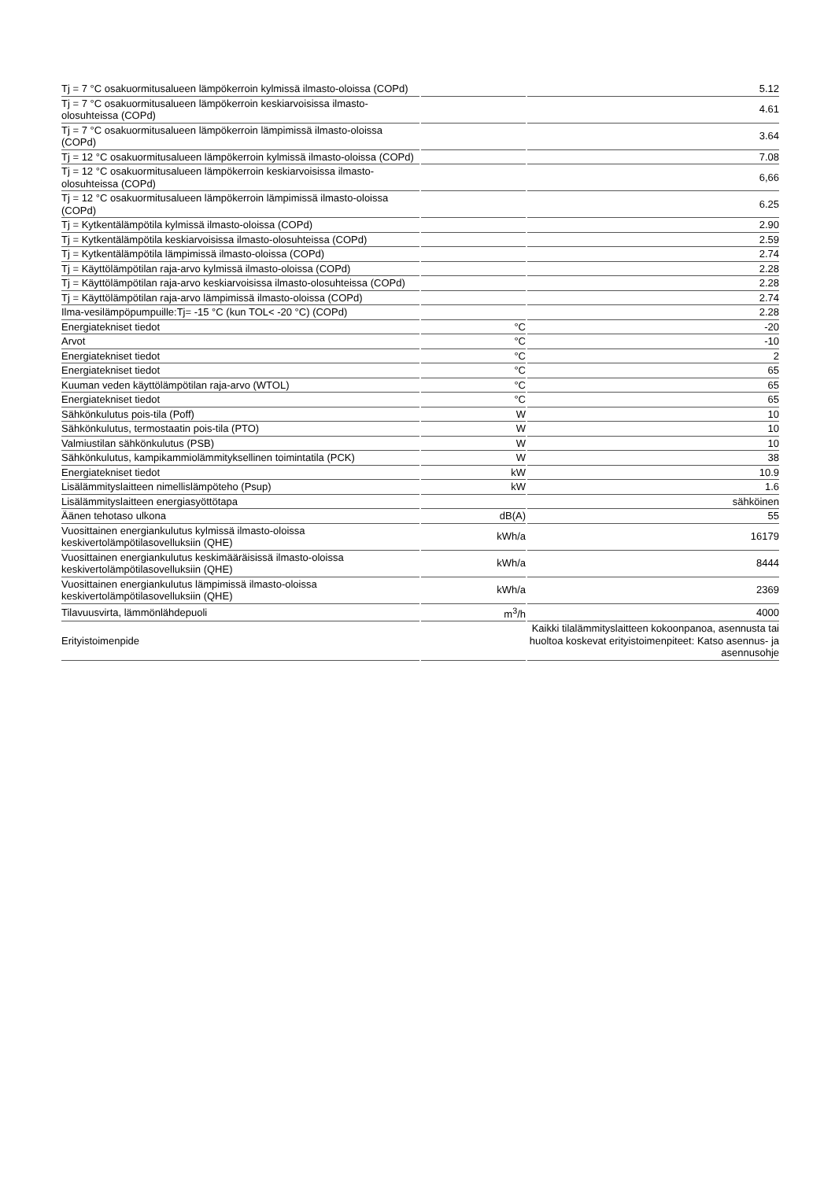| Tj = 7 °C osakuormitusalueen lämpökerroin kylmissä ilmasto-oloissa (COPd) | | 5.12 |
| Tj = 7 °C osakuormitusalueen lämpökerroin keskiarvoisissa ilmasto-olosuhteissa (COPd) | | 4.61 |
| Tj = 7 °C osakuormitusalueen lämpökerroin lämpimissä ilmasto-oloissa (COPd) | | 3.64 |
| Tj = 12 °C osakuormitusalueen lämpökerroin kylmissä ilmasto-oloissa (COPd) | | 7.08 |
| Tj = 12 °C osakuormitusalueen lämpökerroin keskiarvoisissa ilmasto-olosuhteissa (COPd) | | 6,66 |
| Tj = 12 °C osakuormitusalueen lämpökerroin lämpimissä ilmasto-oloissa (COPd) | | 6.25 |
| Tj = Kytkentälämpötila kylmissä ilmasto-oloissa (COPd) | | 2.90 |
| Tj = Kytkentälämpötila keskiarvoisissa ilmasto-olosuhteissa (COPd) | | 2.59 |
| Tj = Kytkentälämpötila lämpimissä ilmasto-oloissa (COPd) | | 2.74 |
| Tj = Käyttölämpötilan raja-arvo kylmissä ilmasto-oloissa (COPd) | | 2.28 |
| Tj = Käyttölämpötilan raja-arvo keskiarvoisissa ilmasto-olosuhteissa (COPd) | | 2.28 |
| Tj = Käyttölämpötilan raja-arvo lämpimissä ilmasto-oloissa (COPd) | | 2.74 |
| Ilma-vesilämpöpumpuille:Tj= -15 °C (kun TOL< -20 °C) (COPd) | | 2.28 |
| Energiatekniset tiedot | °C | -20 |
| Arvot | °C | -10 |
| Energiatekniset tiedot | °C | 2 |
| Energiatekniset tiedot | °C | 65 |
| Kuuman veden käyttölämpötilan raja-arvo (WTOL) | °C | 65 |
| Energiatekniset tiedot | °C | 65 |
| Sähkönkulutus pois-tila (Poff) | W | 10 |
| Sähkönkulutus, termostaatin pois-tila (PTO) | W | 10 |
| Valmiustilan sähkönkulutus (PSB) | W | 10 |
| Sähkönkulutus, kampikammiolämmityksellinen toimintatila (PCK) | W | 38 |
| Energiatekniset tiedot | kW | 10.9 |
| Lisälämmityslaitteen nimellislämpöteho (Psup) | kW | 1.6 |
| Lisälämmityslaitteen energiasyöttötapa | | sähköinen |
| Äänen tehotaso ulkona | dB(A) | 55 |
| Vuosittainen energiankulutus kylmissä ilmasto-oloissa keskivertolämpötilasovelluksiin (QHE) | kWh/a | 16179 |
| Vuosittainen energiankulutus keskimääräisissä ilmasto-oloissa keskivertolämpötilasovelluksiin (QHE) | kWh/a | 8444 |
| Vuosittainen energiankulutus lämpimissä ilmasto-oloissa keskivertolämpötilasovelluksiin (QHE) | kWh/a | 2369 |
| Tilavuusvirta, lämmönlähdepuoli | m<sup>3</sup>/h | 4000 |
| Erityistoimenpide | | Kaikki tilalämmityslaitteen kokoonpanoa, asennusta tai huoltoa koskevat erityistoimenpiteet: Katso asennus- ja asennusohje |